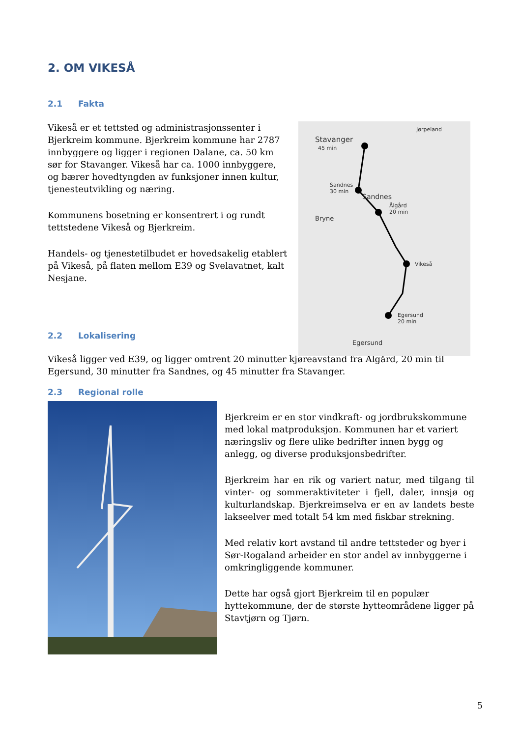2. OM VIKESÅ
2.1 Fakta
Vikeså er et tettsted og administrasjonssenter i Bjerkreim kommune. Bjerkreim kommune har 2787 innbyggere og ligger i regionen Dalane, ca. 50 km sør for Stavanger. Vikeså har ca. 1000 innbyggere, og bærer hovedtyngden av funksjoner innen kultur, tjenesteutvikling og næring.
Kommunens bosetning er konsentrert i og rundt tettstedene Vikeså og Bjerkreim.
Handels- og tjenestetilbudet er hovedsakelig etablert på Vikeså, på flaten mellom E39 og Svelavatnet, kalt Nesjane.
2.2 Lokalisering
Stavanger
45 min
Jørpeland
Sandnes
30 min
Sandnes
Ålgård
20 min
Bryne
Vikeså
Egersund
20 min
Egersund
Vikeså ligger ved E39, og ligger omtrent 20 minutter kjøreavstand fra Ålgård, 20 min til Egersund, 30 minutter fra Sandnes, og 45 minutter fra Stavanger.
2.3 Regional rolle
Bjerkreim er en stor vindkraft- og jordbrukskommune med lokal matproduksjon. Kommunen har et variert næringsliv og flere ulike bedrifter innen bygg og anlegg, og diverse produksjonsbedrifter.
Bjerkreim har en rik og variert natur, med tilgang til vinter- og sommeraktiviteter i fjell, daler, innsjø og kulturlandskap. Bjerkreimselva er en av landets beste lakseelver med totalt 54 km med fiskbar strekning.
Med relativ kort avstand til andre tettsteder og byer i Sør-Rogaland arbeider en stor andel av innbyggerne i omkringliggende kommuner.
Dette har også gjort Bjerkreim til en populær hyttekommune, der de største hytteområdene ligger på Stavtjørn og Tjørn.
5